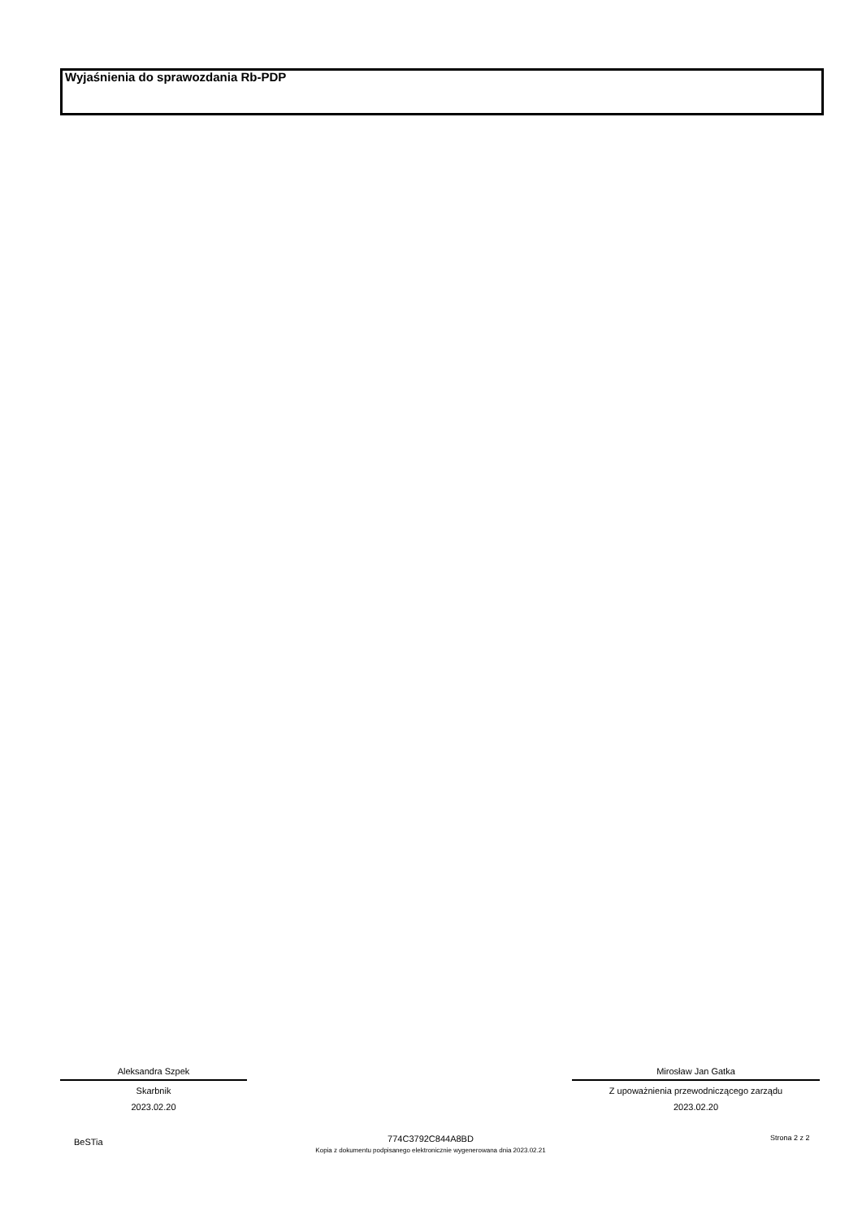Wyjaśnienia do sprawozdania Rb-PDP
Aleksandra Szpek
Skarbnik
2023.02.20
Mirosław Jan Gatka
Z upoważnienia przewodniczącego zarządu
2023.02.20
BeSTia
774C3792C844A8BD
Kopia z dokumentu podpisanego elektronicznie wygenerowana dnia 2023.02.21
Strona 2 z 2